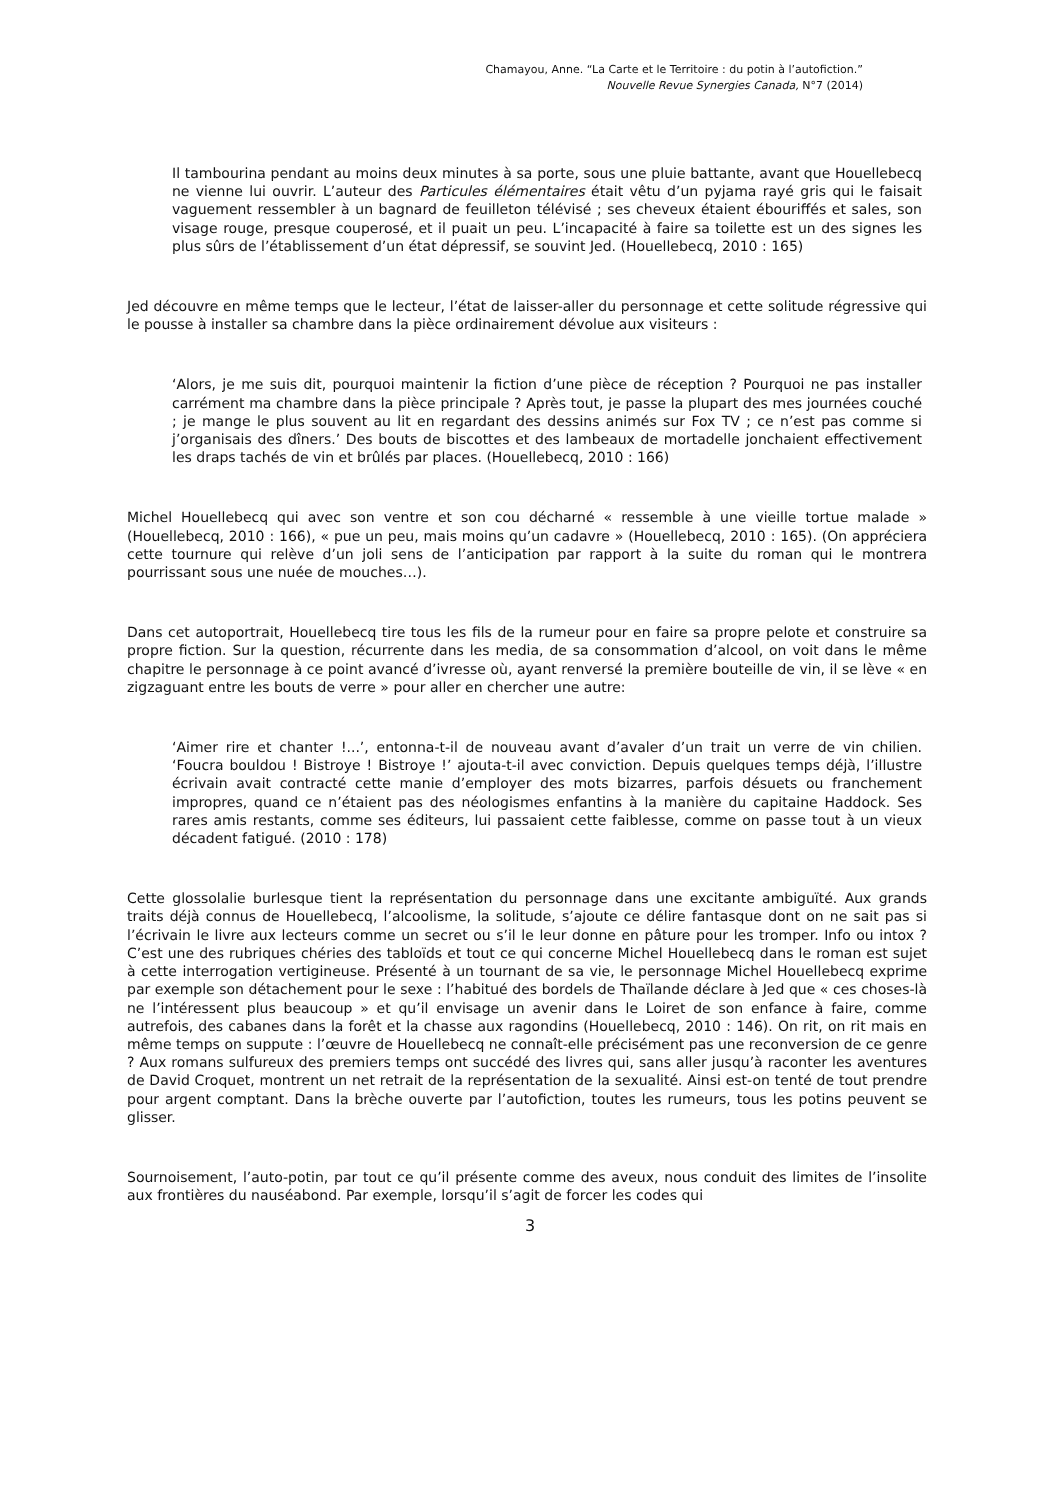Chamayou, Anne. “La Carte et le Territoire : du potin à l’autofiction.”
Nouvelle Revue Synergies Canada, N°7 (2014)
Il tambourina pendant au moins deux minutes à sa porte, sous une pluie battante, avant que Houellebecq ne vienne lui ouvrir. L’auteur des Particules élémentaires était vêtu d’un pyjama rayé gris qui le faisait vaguement ressembler à un bagnard de feuilleton télévisé ; ses cheveux étaient ébouriffés et sales, son visage rouge, presque couperosé, et il puait un peu. L’incapacité à faire sa toilette est un des signes les plus sûrs de l’établissement d’un état dépressif, se souvint Jed. (Houellebecq, 2010 : 165)
Jed découvre en même temps que le lecteur, l’état de laisser-aller du personnage et cette solitude régressive qui le pousse à installer sa chambre dans la pièce ordinairement dévolue aux visiteurs :
‘Alors, je me suis dit, pourquoi maintenir la fiction d’une pièce de réception ? Pourquoi ne pas installer carrément ma chambre dans la pièce principale ? Après tout, je passe la plupart des mes journées couché ; je mange le plus souvent au lit en regardant des dessins animés sur Fox TV ; ce n’est pas comme si j’organisais des dîners.’ Des bouts de biscottes et des lambeaux de mortadelle jonchaient effectivement les draps tachés de vin et brûlés par places. (Houellebecq, 2010 : 166)
Michel Houellebecq qui avec son ventre et son cou décharné « ressemble à une vieille tortue malade » (Houellebecq, 2010 : 166), « pue un peu, mais moins qu’un cadavre » (Houellebecq, 2010 : 165). (On appréciera cette tournure qui relève d’un joli sens de l’anticipation par rapport à la suite du roman qui le montrera pourrissant sous une nuée de mouches…).
Dans cet autoportrait, Houellebecq tire tous les fils de la rumeur pour en faire sa propre pelote et construire sa propre fiction. Sur la question, récurrente dans les media, de sa consommation d’alcool, on voit dans le même chapitre le personnage à ce point avancé d’ivresse où, ayant renversé la première bouteille de vin, il se lève « en zigzaguant entre les bouts de verre » pour aller en chercher une autre:
‘Aimer rire et chanter !...’, entonna-t-il de nouveau avant d’avaler d’un trait un verre de vin chilien. ‘Foucra bouldou ! Bistroye ! Bistroye !’ ajouta-t-il avec conviction. Depuis quelques temps déjà, l’illustre écrivain avait contracté cette manie d’employer des mots bizarres, parfois désuets ou franchement impropres, quand ce n’étaient pas des néologismes enfantins à la manière du capitaine Haddock. Ses rares amis restants, comme ses éditeurs, lui passaient cette faiblesse, comme on passe tout à un vieux décadent fatigué. (2010 : 178)
Cette glossolalie burlesque tient la représentation du personnage dans une excitante ambiguïté. Aux grands traits déjà connus de Houellebecq, l’alcoolisme, la solitude, s’ajoute ce délire fantasque dont on ne sait pas si l’écrivain le livre aux lecteurs comme un secret ou s’il le leur donne en pâture pour les tromper. Info ou intox ? C’est une des rubriques chéries des tabloïds et tout ce qui concerne Michel Houellebecq dans le roman est sujet à cette interrogation vertigineuse. Présenté à un tournant de sa vie, le personnage Michel Houellebecq exprime par exemple son détachement pour le sexe : l’habitué des bordels de Thaïlande déclare à Jed que « ces choses-là ne l’intéressent plus beaucoup » et qu’il envisage un avenir dans le Loiret de son enfance à faire, comme autrefois, des cabanes dans la forêt et la chasse aux ragondins (Houellebecq, 2010 : 146). On rit, on rit mais en même temps on suppute : l’œuvre de Houellebecq ne connaît-elle précisément pas une reconversion de ce genre ? Aux romans sulfureux des premiers temps ont succédé des livres qui, sans aller jusqu’à raconter les aventures de David Croquet, montrent un net retrait de la représentation de la sexualité. Ainsi est-on tenté de tout prendre pour argent comptant. Dans la brèche ouverte par l’autofiction, toutes les rumeurs, tous les potins peuvent se glisser.
Sournoisement, l’auto-potin, par tout ce qu’il présente comme des aveux, nous conduit des limites de l’insolite aux frontières du nauséabond. Par exemple, lorsqu’il s’agit de forcer les codes qui
3